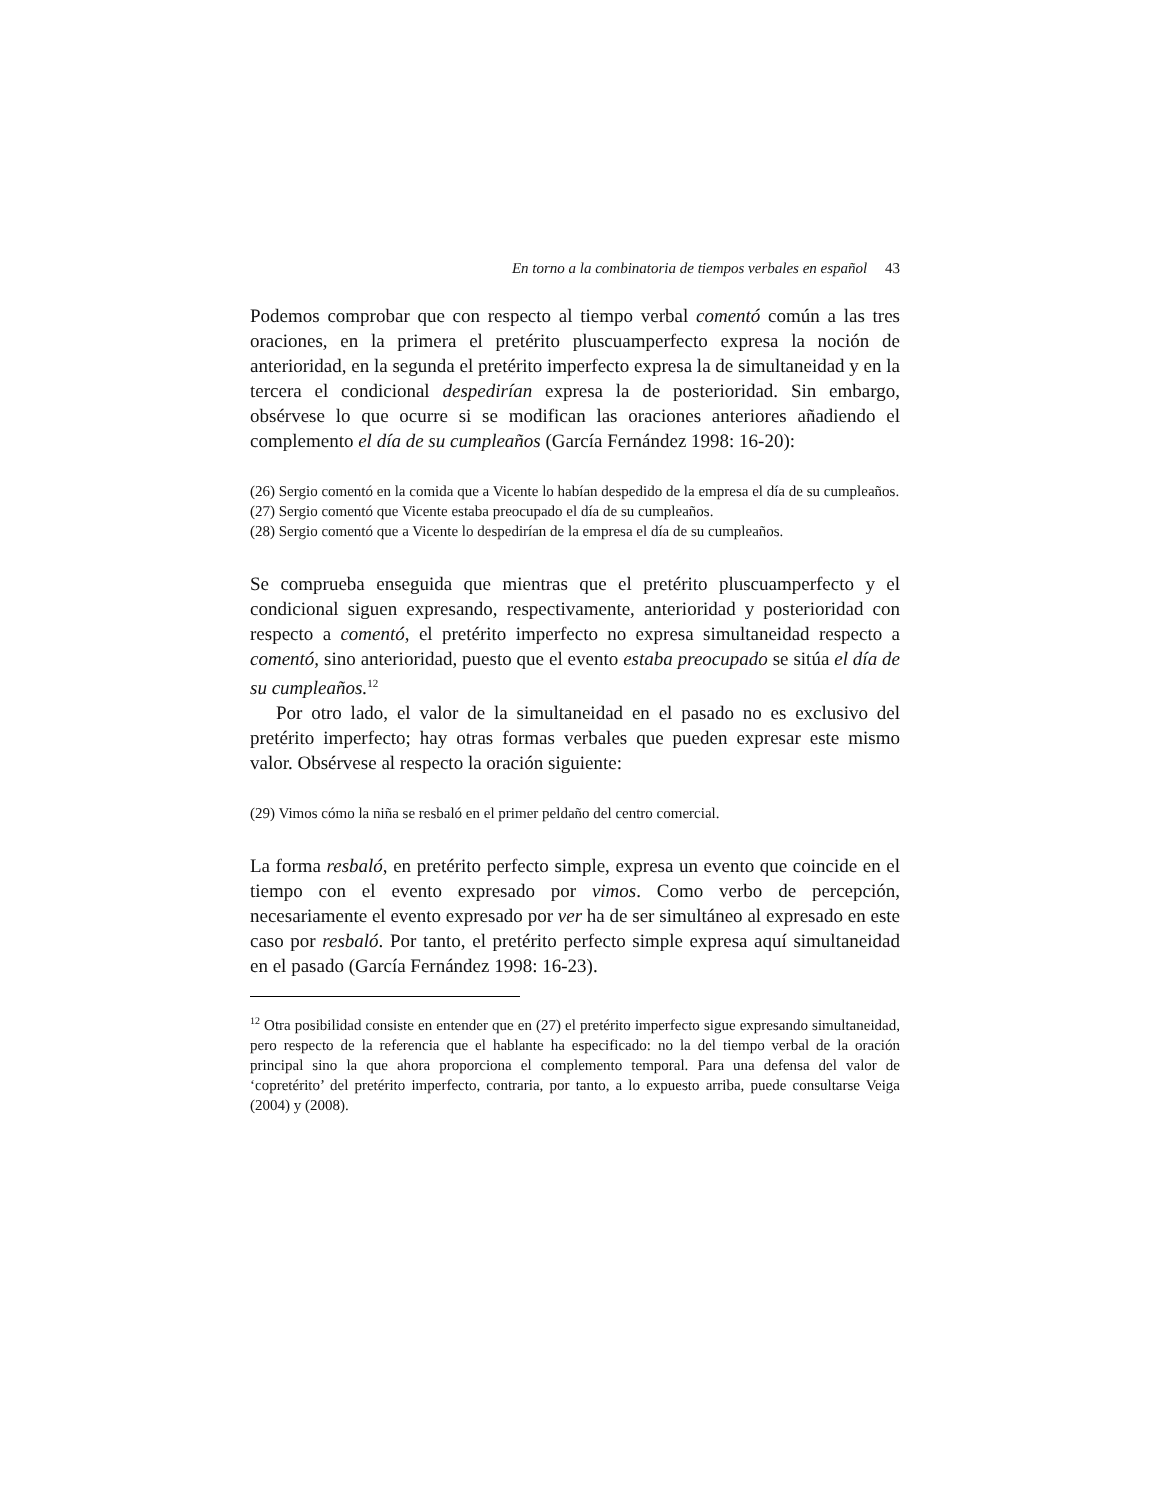En torno a la combinatoria de tiempos verbales en español 43
Podemos comprobar que con respecto al tiempo verbal comentó común a las tres oraciones, en la primera el pretérito pluscuamperfecto expresa la noción de anterioridad, en la segunda el pretérito imperfecto expresa la de simultaneidad y en la tercera el condicional despedirían expresa la de posterioridad. Sin embargo, obsérvese lo que ocurre si se modifican las oraciones anteriores añadiendo el complemento el día de su cumpleaños (García Fernández 1998: 16-20):
(26) Sergio comentó en la comida que a Vicente lo habían despedido de la empresa el día de su cumpleaños.
(27) Sergio comentó que Vicente estaba preocupado el día de su cumpleaños.
(28) Sergio comentó que a Vicente lo despedirían de la empresa el día de su cumpleaños.
Se comprueba enseguida que mientras que el pretérito pluscuamperfecto y el condicional siguen expresando, respectivamente, anterioridad y posterioridad con respecto a comentó, el pretérito imperfecto no expresa simultaneidad respecto a comentó, sino anterioridad, puesto que el evento estaba preocupado se sitúa el día de su cumpleaños.<sup>12</sup>
Por otro lado, el valor de la simultaneidad en el pasado no es exclusivo del pretérito imperfecto; hay otras formas verbales que pueden expresar este mismo valor. Obsérvese al respecto la oración siguiente:
(29) Vimos cómo la niña se resbaló en el primer peldaño del centro comercial.
La forma resbaló, en pretérito perfecto simple, expresa un evento que coincide en el tiempo con el evento expresado por vimos. Como verbo de percepción, necesariamente el evento expresado por ver ha de ser simultáneo al expresado en este caso por resbaló. Por tanto, el pretérito perfecto simple expresa aquí simultaneidad en el pasado (García Fernández 1998: 16-23).
<sup>12</sup> Otra posibilidad consiste en entender que en (27) el pretérito imperfecto sigue expresando simultaneidad, pero respecto de la referencia que el hablante ha especificado: no la del tiempo verbal de la oración principal sino la que ahora proporciona el complemento temporal. Para una defensa del valor de ‘copretérito’ del pretérito imperfecto, contraria, por tanto, a lo expuesto arriba, puede consultarse Veiga (2004) y (2008).